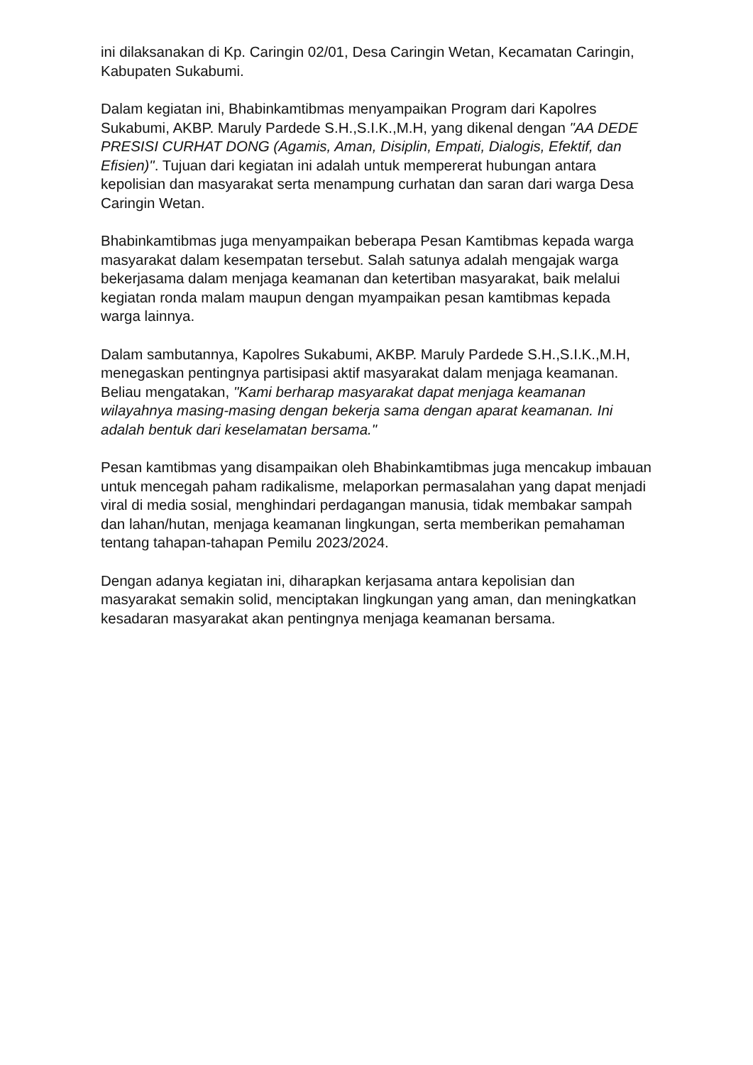ini dilaksanakan di Kp. Caringin 02/01, Desa Caringin Wetan, Kecamatan Caringin, Kabupaten Sukabumi.
Dalam kegiatan ini, Bhabinkamtibmas menyampaikan Program dari Kapolres Sukabumi, AKBP. Maruly Pardede S.H.,S.I.K.,M.H, yang dikenal dengan "AA DEDE PRESISI CURHAT DONG (Agamis, Aman, Disiplin, Empati, Dialogis, Efektif, dan Efisien)". Tujuan dari kegiatan ini adalah untuk mempererat hubungan antara kepolisian dan masyarakat serta menampung curhatan dan saran dari warga Desa Caringin Wetan.
Bhabinkamtibmas juga menyampaikan beberapa Pesan Kamtibmas kepada warga masyarakat dalam kesempatan tersebut. Salah satunya adalah mengajak warga bekerjasama dalam menjaga keamanan dan ketertiban masyarakat, baik melalui kegiatan ronda malam maupun dengan myampaikan pesan kamtibmas kepada warga lainnya.
Dalam sambutannya, Kapolres Sukabumi, AKBP. Maruly Pardede S.H.,S.I.K.,M.H, menegaskan pentingnya partisipasi aktif masyarakat dalam menjaga keamanan. Beliau mengatakan, "Kami berharap masyarakat dapat menjaga keamanan wilayahnya masing-masing dengan bekerja sama dengan aparat keamanan. Ini adalah bentuk dari keselamatan bersama."
Pesan kamtibmas yang disampaikan oleh Bhabinkamtibmas juga mencakup imbauan untuk mencegah paham radikalisme, melaporkan permasalahan yang dapat menjadi viral di media sosial, menghindari perdagangan manusia, tidak membakar sampah dan lahan/hutan, menjaga keamanan lingkungan, serta memberikan pemahaman tentang tahapan-tahapan Pemilu 2023/2024.
Dengan adanya kegiatan ini, diharapkan kerjasama antara kepolisian dan masyarakat semakin solid, menciptakan lingkungan yang aman, dan meningkatkan kesadaran masyarakat akan pentingnya menjaga keamanan bersama.